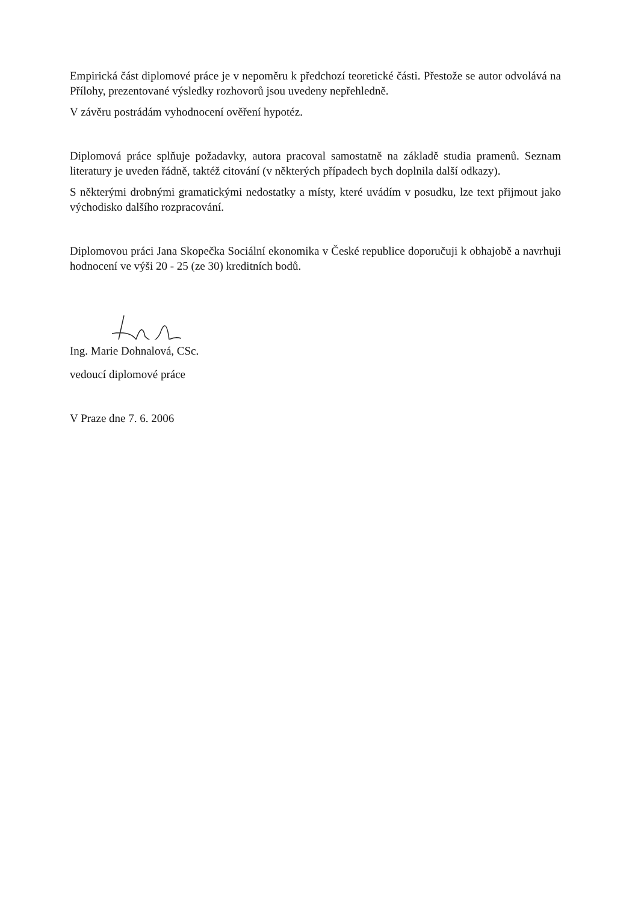Empirická část diplomové práce je v nepoměru k předchozí teoretické části. Přestože se autor odvolává na Přílohy, prezentované výsledky rozhovorů jsou uvedeny nepřehledně.
V závěru postrádám vyhodnocení ověření hypotéz.
Diplomová práce splňuje požadavky, autora pracoval samostatně na základě studia pramenů. Seznam literatury je uveden řádně, taktéž citování (v některých případech bych doplnila další odkazy).
S některými drobnými gramatickými nedostatky a místy, které uvádím v posudku, lze text přijmout jako východisko dalšího rozpracování.
Diplomovou práci Jana Skopečka Sociální ekonomika v České republice doporučuji k obhajobě a navrhuji hodnocení ve výši 20 - 25 (ze 30) kreditních bodů.
Ing. Marie Dohnalová, CSc.
vedoucí diplomové práce
V Praze dne 7. 6. 2006